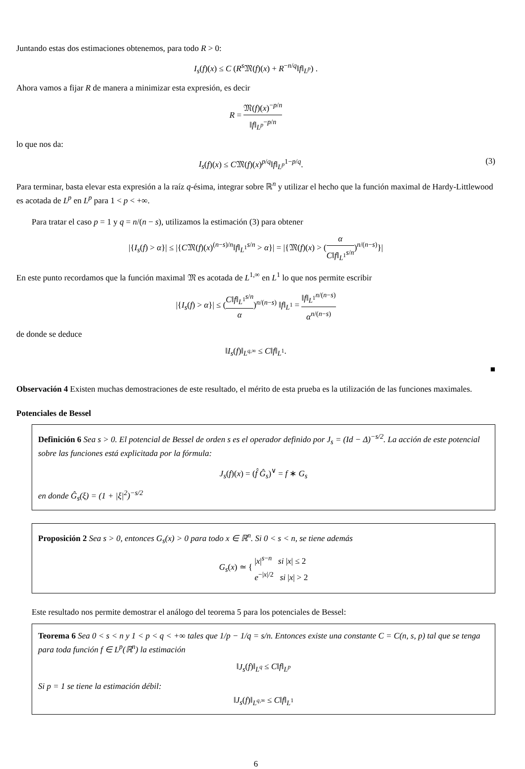Juntando estas dos estimaciones obtenemos, para todo R > 0:
I<sub>s</sub>(f)(x) ≤ C (R<sup>s</sup> 𝔐(f)(x) + R<sup>−n/q</sup>‖f‖<sub>L<sup>p</sup></sub>) .
Ahora vamos a fijar R de manera a minimizar esta expresión, es decir
R = 𝔐(f)(x)<sup>−p/n</sup> ‖f‖<sub>L<sup>p</sup></sub><sup>−p/n</sup>
lo que nos da:
(3) I<sub>s</sub>(f)(x) ≤ C𝔐(f)(x)<sup>p/q</sup>‖f‖<sub>L<sup>p</sup></sub><sup>1−p/q</sup>.
Para terminar, basta elevar esta expresión a la raíz q-ésima, integrar sobre ℝ<sup>n</sup> y utilizar el hecho que la función maximal de Hardy-Littlewood es acotada de L<sup>p</sup> en L<sup>p</sup> para 1 < p < +∞.
Para tratar el caso p = 1 y q = n/(n − s), utilizamos la estimación (3) para obtener
|{I<sub>s</sub>(f) > α}| ≤ |{C𝔐(f)(x)<sup>(n−s)/n</sup>‖f‖<sub>L<sup>1</sup></sub><sup>s/n</sup> > α}| = |{𝔐(f)(x) > (α C‖f‖<sub>L<sup>1</sup></sub><sup>s/n</sup>)<sup>n/(n−s)</sup>}|
En este punto recordamos que la función maximal 𝔐 es acotada de L<sup>1,∞</sup> en L<sup>1</sup> lo que nos permite escribir
|{I<sub>s</sub>(f) > α}| ≤ (C‖f‖<sub>L<sup>1</sup></sub><sup>s/n</sup> α)<sup>n/(n−s)</sup> ‖f‖<sub>L<sup>1</sup></sub> = ‖f‖<sub>L<sup>1</sup></sub><sup>n/(n−s)</sup> α<sup>n/(n−s)</sup>
de donde se deduce
‖I<sub>s</sub>(f)‖<sub>L<sup>q,∞</sup></sub> ≤ C‖f‖<sub>L<sup>1</sup></sub>.
■
Observación 4 Existen muchas demostraciones de este resultado, el mérito de esta prueba es la utilización de las funciones maximales.
Potenciales de Bessel
Definición 6 Sea s > 0. El potencial de Bessel de orden s es el operador definido por J<sub>s</sub> = (Id − Δ)<sup>−s/2</sup>. La acción de este potencial sobre las funciones está explicitada por la fórmula:
J<sub>s</sub>(f)(x) = (f̂ Ĝ<sub>s</sub>)<sup>∨</sup> = f ∗ G<sub>s</sub>
en donde Ĝ<sub>s</sub>(ξ) = (1 + |ξ|<sup>2</sup>)<sup>−s/2</sup>
Proposición 2 Sea s > 0, entonces G<sub>s</sub>(x) > 0 para todo x ∈ ℝ<sup>n</sup>. Si 0 < s < n, se tiene además
G<sub>s</sub>(x) ≃ { |x|<sup>s−n</sup> si |x| ≤ 2 e<sup>−|x|/2</sup> si |x| > 2
Este resultado nos permite demostrar el análogo del teorema 5 para los potenciales de Bessel:
Teorema 6 Sea 0 < s < n y 1 < p < q < +∞ tales que 1/p − 1/q = s/n. Entonces existe una constante C = C(n, s, p) tal que se tenga para toda función f ∈ L<sup>p</sup>(ℝ<sup>n</sup>) la estimación
‖J<sub>s</sub>(f)‖<sub>L<sup>q</sup></sub> ≤ C‖f‖<sub>L<sup>p</sup></sub>
Si p = 1 se tiene la estimación débil:
‖J<sub>s</sub>(f)‖<sub>L<sup>q,∞</sup></sub> ≤ C‖f‖<sub>L<sup>1</sup></sub>
6